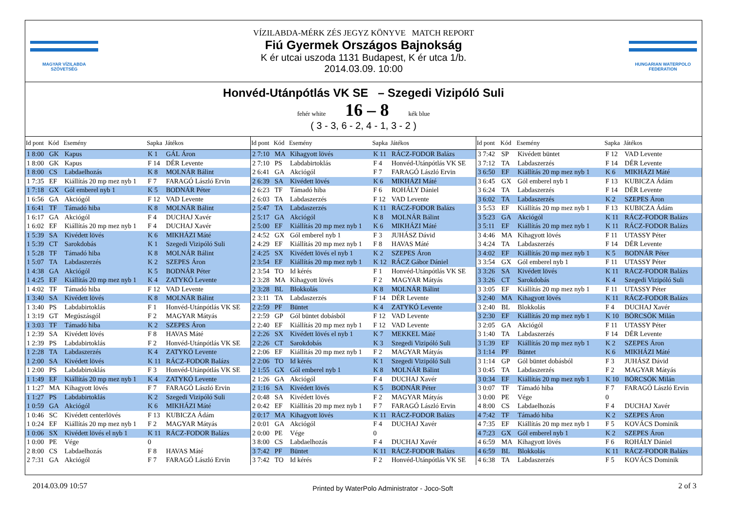MAGYAR VÍZILABDA SZÖVETSÉG
VÍZILABDA-MÉRK ZÉS JEGYZ KÖNYVE MATCH REPORT
Fiú Gyermek Országos Bajnokság
K ér utcai uszoda 1131 Budapest, K ér utca 1/b.
2014.03.09. 10:00
HUNGARIAN WATERPOLO FEDERATION
Honvéd-Utánpótlás VK SE – Szegedi Vizipóló Suli
fehér white 16 – 8 kék blue
( 3 - 3, 6 - 2, 4 - 1, 3 - 2 )
| Id pont | Kód | Esemény | Sapka | Játékos |
| --- | --- | --- | --- | --- |
| 1 8:00 | GK | Kapus | K 1 | GÁL Áron |
| 1 8:00 | GK | Kapus | F 14 | DÉR Levente |
| 1 8:00 | CS | Labdaelhozás | K 8 | MOLNÁR Bálint |
| 1 7:35 | EF | Kiállítás 20 mp mez nyb 1 | F 7 | FARAGÓ László Ervin |
| 1 7:18 | GX | Gól emberel nyb 1 | K 5 | BODNÁR Péter |
| 1 6:56 | GA | Akciógól | F 12 | VAD Levente |
| 1 6:41 | TF | Támadó hiba | K 8 | MOLNÁR Bálint |
| 1 6:17 | GA | Akciógól | F 4 | DUCHAJ Xavér |
| 1 6:02 | EF | Kiállítás 20 mp mez nyb 1 | F 4 | DUCHAJ Xavér |
| 1 5:39 | SA | Kivédett lövés | K 6 | MIKHÁZI Máté |
| 1 5:39 | CT | Sarokdobás | K 1 | Szegedi Vizipóló Suli |
| 1 5:28 | TF | Támadó hiba | K 8 | MOLNÁR Bálint |
| 1 5:07 | TA | Labdaszerzés | K 2 | SZEPES Áron |
| 1 4:38 | GA | Akciógól | K 5 | BODNÁR Péter |
| 1 4:25 | EF | Kiállítás 20 mp mez nyb 1 | K 4 | ZATYKÓ Levente |
| 1 4:02 | TF | Támadó hiba | F 12 | VAD Levente |
| 1 3:40 | SA | Kivédett lövés | K 8 | MOLNÁR Bálint |
| 1 3:40 | PS | Labdabirtoklás | F 1 | Honvéd-Utánpótlás VK SE |
| 1 3:19 | GT | Megúszásgól | F 2 | MAGYAR Mátyás |
| 1 3:03 | TF | Támadó hiba | K 2 | SZEPES Áron |
| 1 2:39 | SA | Kivédett lövés | F 8 | HAVAS Máté |
| 1 2:39 | PS | Labdabirtoklás | F 2 | Honvéd-Utánpótlás VK SE |
| 1 2:28 | TA | Labdaszerzés | K 4 | ZATYKÓ Levente |
| 1 2:00 | SA | Kivédett lövés | K 11 | RÁCZ-FODOR Balázs |
| 1 2:00 | PS | Labdabirtoklás | F 3 | Honvéd-Utánpótlás VK SE |
| 1 1:49 | EF | Kiállítás 20 mp mez nyb 1 | K 4 | ZATYKÓ Levente |
| 1 1:27 | MA | Kihagyott lövés | F 7 | FARAGÓ László Ervin |
| 1 1:27 | PS | Labdabirtoklás | K 2 | Szegedi Vizipóló Suli |
| 1 0:59 | GA | Akciógól | K 6 | MIKHÁZI Máté |
| 1 0:46 | SC | Kivédett centerlövés | F 13 | KUBICZA Ádám |
| 1 0:24 | EF | Kiállítás 20 mp mez nyb 1 | F 2 | MAGYAR Mátyás |
| 1 0:06 | SX | Kivédett lövés el nyb 1 | K 11 | RÁCZ-FODOR Balázs |
| 1 0:00 | PE | Vége | 0 | |
| 2 8:00 | CS | Labdaelhozás | F 8 | HAVAS Máté |
| 2 7:31 | GA | Akciógól | F 7 | FARAGÓ László Ervin |
| Id pont | Kód | Esemény | Sapka | Játékos |
| --- | --- | --- | --- | --- |
| 2 7:10 | MA | Kihagyott lövés | K 11 | RÁCZ-FODOR Balázs |
| 2 7:10 | PS | Labdabirtoklás | F 4 | Honvéd-Utánpótlás VK SE |
| 2 6:41 | GA | Akciógól | F 7 | FARAGÓ László Ervin |
| 2 6:39 | SA | Kivédett lövés | K 6 | MIKHÁZI Máté |
| 2 6:23 | TF | Támadó hiba | F 6 | ROHÁLY Dániel |
| 2 6:03 | TA | Labdaszerzés | F 12 | VAD Levente |
| 2 5:47 | TA | Labdaszerzés | K 11 | RÁCZ-FODOR Balázs |
| 2 5:17 | GA | Akciógól | K 8 | MOLNÁR Bálint |
| 2 5:00 | EF | Kiállítás 20 mp mez nyb 1 | K 6 | MIKHÁZI Máté |
| 2 4:52 | GX | Gól emberel nyb 1 | F 3 | JUHÁSZ Dávid |
| 2 4:29 | EF | Kiállítás 20 mp mez nyb 1 | F 8 | HAVAS Máté |
| 2 4:25 | SX | Kivédett lövés el nyb 1 | K 2 | SZEPES Áron |
| 2 3:54 | EF | Kiállítás 20 mp mez nyb 1 | K 12 | RÁCZ Gábor Dániel |
| 2 3:54 | TO | Id kérés | F 1 | Honvéd-Utánpótlás VK SE |
| 2 3:28 | MA | Kihagyott lövés | F 2 | MAGYAR Mátyás |
| 2 3:28 | BL | Blokkolás | K 8 | MOLNÁR Bálint |
| 2 3:11 | TA | Labdaszerzés | F 14 | DÉR Levente |
| 2 2:59 | PF | Büntet | K 4 | ZATYKÓ Levente |
| 2 2:59 | GP | Gól büntet dobásból | F 12 | VAD Levente |
| 2 2:40 | EF | Kiállítás 20 mp mez nyb 1 | F 12 | VAD Levente |
| 2 2:26 | SX | Kivédett lövés el nyb 1 | K 7 | MEKKEL Máté |
| 2 2:26 | CT | Sarokdobás | K 3 | Szegedi Vizipóló Suli |
| 2 2:06 | EF | Kiállítás 20 mp mez nyb 1 | F 2 | MAGYAR Mátyás |
| 2 2:06 | TO | Id kérés | K 1 | Szegedi Vizipóló Suli |
| 2 1:55 | GX | Gól emberel nyb 1 | K 8 | MOLNÁR Bálint |
| 2 1:26 | GA | Akciógól | F 4 | DUCHAJ Xavér |
| 2 1:16 | SA | Kivédett lövés | K 5 | BODNÁR Péter |
| 2 0:48 | SA | Kivédett lövés | F 2 | MAGYAR Mátyás |
| 2 0:42 | EF | Kiállítás 20 mp mez nyb 1 | F 7 | FARAGÓ László Ervin |
| 2 0:17 | MA | Kihagyott lövés | K 11 | RÁCZ-FODOR Balázs |
| 2 0:01 | GA | Akciógól | F 4 | DUCHAJ Xavér |
| 2 0:00 | PE | Vége | 0 | |
| 3 8:00 | CS | Labdaelhozás | F 4 | DUCHAJ Xavér |
| 3 7:42 | PF | Büntet | K 11 | RÁCZ-FODOR Balázs |
| 3 7:42 | TO | Id kérés | F 2 | Honvéd-Utánpótlás VK SE |
| Id pont | Kód | Esemény | Sapka | Játékos |
| --- | --- | --- | --- | --- |
| 3 7:42 | SP | Kivédett büntet | F 12 | VAD Levente |
| 3 7:12 | TA | Labdaszerzés | F 14 | DÉR Levente |
| 3 6:50 | EF | Kiállítás 20 mp mez nyb 1 | K 6 | MIKHÁZI Máté |
| 3 6:45 | GX | Gól emberel nyb 1 | F 13 | KUBICZA Ádám |
| 3 6:24 | TA | Labdaszerzés | F 14 | DÉR Levente |
| 3 6:02 | TA | Labdaszerzés | K 2 | SZEPES Áron |
| 3 5:53 | EF | Kiállítás 20 mp mez nyb 1 | F 13 | KUBICZA Ádám |
| 3 5:23 | GA | Akciógól | K 11 | RÁCZ-FODOR Balázs |
| 3 5:11 | EF | Kiállítás 20 mp mez nyb 1 | K 11 | RÁCZ-FODOR Balázs |
| 3 4:46 | MA | Kihagyott lövés | F 11 | UTASSY Péter |
| 3 4:24 | TA | Labdaszerzés | F 14 | DÉR Levente |
| 3 4:02 | EF | Kiállítás 20 mp mez nyb 1 | K 5 | BODNÁR Péter |
| 3 3:54 | GX | Gól emberel nyb 1 | F 11 | UTASSY Péter |
| 3 3:26 | SA | Kivédett lövés | K 11 | RÁCZ-FODOR Balázs |
| 3 3:26 | CT | Sarokdobás | K 4 | Szegedi Vizipóló Suli |
| 3 3:05 | EF | Kiállítás 20 mp mez nyb 1 | F 11 | UTASSY Péter |
| 3 2:40 | MA | Kihagyott lövés | K 11 | RÁCZ-FODOR Balázs |
| 3 2:40 | BL | Blokkolás | F 4 | DUCHAJ Xavér |
| 3 2:30 | EF | Kiállítás 20 mp mez nyb 1 | K 10 | BÖRCSÖK Milán |
| 3 2:05 | GA | Akciógól | F 11 | UTASSY Péter |
| 3 1:40 | TA | Labdaszerzés | F 14 | DÉR Levente |
| 3 1:39 | EF | Kiállítás 20 mp mez nyb 1 | K 2 | SZEPES Áron |
| 3 1:14 | PF | Büntet | K 6 | MIKHÁZI Máté |
| 3 1:14 | GP | Gól büntet dobásból | F 3 | JUHÁSZ Dávid |
| 3 0:45 | TA | Labdaszerzés | F 2 | MAGYAR Mátyás |
| 3 0:34 | EF | Kiállítás 20 mp mez nyb 1 | K 10 | BÖRCSÖK Milán |
| 3 0:07 | TF | Támadó hiba | F 7 | FARAGÓ László Ervin |
| 3 0:00 | PE | Vége | 0 | |
| 4 8:00 | CS | Labdaelhozás | F 4 | DUCHAJ Xavér |
| 4 7:42 | TF | Támadó hiba | K 2 | SZEPES Áron |
| 4 7:35 | EF | Kiállítás 20 mp mez nyb 1 | F 5 | KOVÁCS Dominik |
| 4 7:23 | GX | Gól emberel nyb 1 | K 2 | SZEPES Áron |
| 4 6:59 | MA | Kihagyott lövés | F 6 | ROHÁLY Dániel |
| 4 6:59 | BL | Blokkolás | K 11 | RÁCZ-FODOR Balázs |
| 4 6:38 | TA | Labdaszerzés | F 5 | KOVÁCS Dominik |
2014.03.09 10:57 Printed by WaterPolo Administrator - Joco-Soft 2 of 3